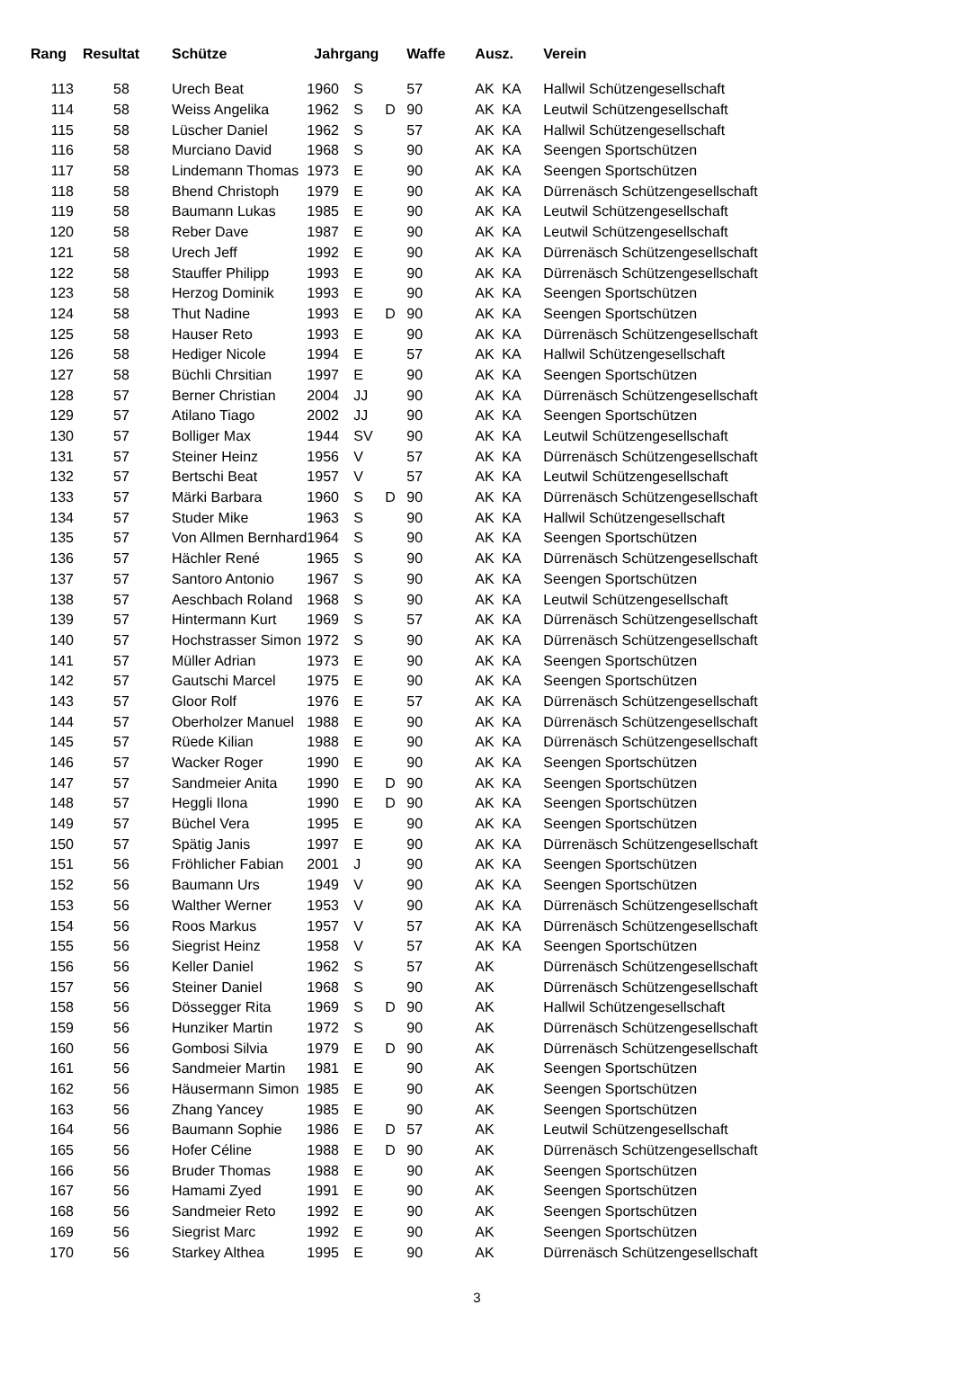| Rang | Resultat | Schütze | Jahrgang | | | Waffe | Ausz. | | Verein |
| --- | --- | --- | --- | --- | --- | --- | --- | --- | --- |
| 113 | 58 | Urech Beat | 1960 | S | | 57 | AK | KA | Hallwil Schützengesellschaft |
| 114 | 58 | Weiss Angelika | 1962 | S | D | 90 | AK | KA | Leutwil Schützengesellschaft |
| 115 | 58 | Lüscher Daniel | 1962 | S | | 57 | AK | KA | Hallwil Schützengesellschaft |
| 116 | 58 | Murciano David | 1968 | S | | 90 | AK | KA | Seengen Sportschützen |
| 117 | 58 | Lindemann Thomas | 1973 | E | | 90 | AK | KA | Seengen Sportschützen |
| 118 | 58 | Bhend Christoph | 1979 | E | | 90 | AK | KA | Dürrenäsch Schützengesellschaft |
| 119 | 58 | Baumann Lukas | 1985 | E | | 90 | AK | KA | Leutwil Schützengesellschaft |
| 120 | 58 | Reber Dave | 1987 | E | | 90 | AK | KA | Leutwil Schützengesellschaft |
| 121 | 58 | Urech Jeff | 1992 | E | | 90 | AK | KA | Dürrenäsch Schützengesellschaft |
| 122 | 58 | Stauffer Philipp | 1993 | E | | 90 | AK | KA | Dürrenäsch Schützengesellschaft |
| 123 | 58 | Herzog Dominik | 1993 | E | | 90 | AK | KA | Seengen Sportschützen |
| 124 | 58 | Thut Nadine | 1993 | E | D | 90 | AK | KA | Seengen Sportschützen |
| 125 | 58 | Hauser Reto | 1993 | E | | 90 | AK | KA | Dürrenäsch Schützengesellschaft |
| 126 | 58 | Hediger Nicole | 1994 | E | | 57 | AK | KA | Hallwil Schützengesellschaft |
| 127 | 58 | Büchli Chrsitian | 1997 | E | | 90 | AK | KA | Seengen Sportschützen |
| 128 | 57 | Berner Christian | 2004 | JJ | | 90 | AK | KA | Dürrenäsch Schützengesellschaft |
| 129 | 57 | Atilano Tiago | 2002 | JJ | | 90 | AK | KA | Seengen Sportschützen |
| 130 | 57 | Bolliger Max | 1944 | SV | | 90 | AK | KA | Leutwil Schützengesellschaft |
| 131 | 57 | Steiner Heinz | 1956 | V | | 57 | AK | KA | Dürrenäsch Schützengesellschaft |
| 132 | 57 | Bertschi Beat | 1957 | V | | 57 | AK | KA | Leutwil Schützengesellschaft |
| 133 | 57 | Märki Barbara | 1960 | S | D | 90 | AK | KA | Dürrenäsch Schützengesellschaft |
| 134 | 57 | Studer Mike | 1963 | S | | 90 | AK | KA | Hallwil Schützengesellschaft |
| 135 | 57 | Von Allmen Bernhard | 1964 | S | | 90 | AK | KA | Seengen Sportschützen |
| 136 | 57 | Hächler René | 1965 | S | | 90 | AK | KA | Dürrenäsch Schützengesellschaft |
| 137 | 57 | Santoro Antonio | 1967 | S | | 90 | AK | KA | Seengen Sportschützen |
| 138 | 57 | Aeschbach Roland | 1968 | S | | 90 | AK | KA | Leutwil Schützengesellschaft |
| 139 | 57 | Hintermann Kurt | 1969 | S | | 57 | AK | KA | Dürrenäsch Schützengesellschaft |
| 140 | 57 | Hochstrasser Simon | 1972 | S | | 90 | AK | KA | Dürrenäsch Schützengesellschaft |
| 141 | 57 | Müller Adrian | 1973 | E | | 90 | AK | KA | Seengen Sportschützen |
| 142 | 57 | Gautschi Marcel | 1975 | E | | 90 | AK | KA | Seengen Sportschützen |
| 143 | 57 | Gloor Rolf | 1976 | E | | 57 | AK | KA | Dürrenäsch Schützengesellschaft |
| 144 | 57 | Oberholzer Manuel | 1988 | E | | 90 | AK | KA | Dürrenäsch Schützengesellschaft |
| 145 | 57 | Rüede Kilian | 1988 | E | | 90 | AK | KA | Dürrenäsch Schützengesellschaft |
| 146 | 57 | Wacker Roger | 1990 | E | | 90 | AK | KA | Seengen Sportschützen |
| 147 | 57 | Sandmeier Anita | 1990 | E | D | 90 | AK | KA | Seengen Sportschützen |
| 148 | 57 | Heggli Ilona | 1990 | E | D | 90 | AK | KA | Seengen Sportschützen |
| 149 | 57 | Büchel Vera | 1995 | E | | 90 | AK | KA | Seengen Sportschützen |
| 150 | 57 | Spätig Janis | 1997 | E | | 90 | AK | KA | Dürrenäsch Schützengesellschaft |
| 151 | 56 | Fröhlicher Fabian | 2001 | J | | 90 | AK | KA | Seengen Sportschützen |
| 152 | 56 | Baumann Urs | 1949 | V | | 90 | AK | KA | Seengen Sportschützen |
| 153 | 56 | Walther Werner | 1953 | V | | 90 | AK | KA | Dürrenäsch Schützengesellschaft |
| 154 | 56 | Roos Markus | 1957 | V | | 57 | AK | KA | Dürrenäsch Schützengesellschaft |
| 155 | 56 | Siegrist Heinz | 1958 | V | | 57 | AK | KA | Seengen Sportschützen |
| 156 | 56 | Keller Daniel | 1962 | S | | 57 | AK | | Dürrenäsch Schützengesellschaft |
| 157 | 56 | Steiner Daniel | 1968 | S | | 90 | AK | | Dürrenäsch Schützengesellschaft |
| 158 | 56 | Dössegger Rita | 1969 | S | D | 90 | AK | | Hallwil Schützengesellschaft |
| 159 | 56 | Hunziker Martin | 1972 | S | | 90 | AK | | Dürrenäsch Schützengesellschaft |
| 160 | 56 | Gombosi Silvia | 1979 | E | D | 90 | AK | | Dürrenäsch Schützengesellschaft |
| 161 | 56 | Sandmeier Martin | 1981 | E | | 90 | AK | | Seengen Sportschützen |
| 162 | 56 | Häusermann Simon | 1985 | E | | 90 | AK | | Seengen Sportschützen |
| 163 | 56 | Zhang Yancey | 1985 | E | | 90 | AK | | Seengen Sportschützen |
| 164 | 56 | Baumann Sophie | 1986 | E | D | 57 | AK | | Leutwil Schützengesellschaft |
| 165 | 56 | Hofer Céline | 1988 | E | D | 90 | AK | | Dürrenäsch Schützengesellschaft |
| 166 | 56 | Bruder Thomas | 1988 | E | | 90 | AK | | Seengen Sportschützen |
| 167 | 56 | Hamami Zyed | 1991 | E | | 90 | AK | | Seengen Sportschützen |
| 168 | 56 | Sandmeier Reto | 1992 | E | | 90 | AK | | Seengen Sportschützen |
| 169 | 56 | Siegrist Marc | 1992 | E | | 90 | AK | | Seengen Sportschützen |
| 170 | 56 | Starkey Althea | 1995 | E | | 90 | AK | | Dürrenäsch Schützengesellschaft |
3